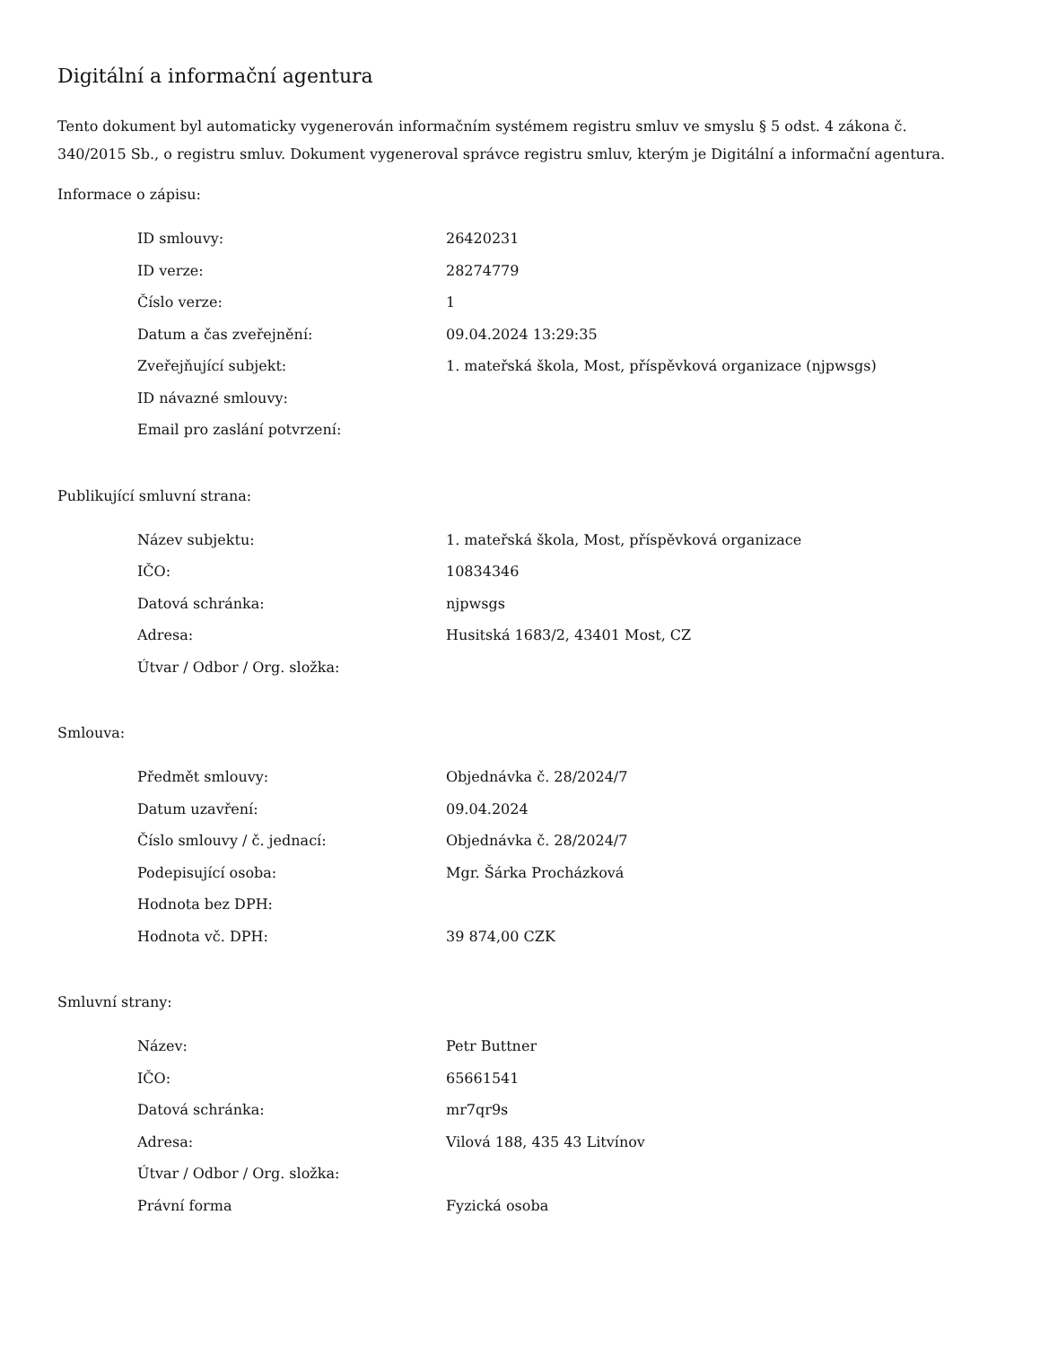Digitální a informační agentura
Tento dokument byl automaticky vygenerován informačním systémem registru smluv ve smyslu § 5 odst. 4 zákona č. 340/2015 Sb., o registru smluv. Dokument vygeneroval správce registru smluv, kterým je Digitální a informační agentura.
Informace o zápisu:
| ID smlouvy: | 26420231 |
| ID verze: | 28274779 |
| Číslo verze: | 1 |
| Datum a čas zveřejnění: | 09.04.2024 13:29:35 |
| Zveřejňující subjekt: | 1. mateřská škola, Most, příspěvková organizace (njpwsgs) |
| ID návazné smlouvy: | |
| Email pro zaslání potvrzení: | |
Publikující smluvní strana:
| Název subjektu: | 1. mateřská škola, Most, příspěvková organizace |
| IČO: | 10834346 |
| Datová schránka: | njpwsgs |
| Adresa: | Husitská 1683/2, 43401 Most, CZ |
| Útvar / Odbor / Org. složka: | |
Smlouva:
| Předmět smlouvy: | Objednávka č. 28/2024/7 |
| Datum uzavření: | 09.04.2024 |
| Číslo smlouvy / č. jednací: | Objednávka č. 28/2024/7 |
| Podepisující osoba: | Mgr. Šárka Procházková |
| Hodnota bez DPH: | |
| Hodnota vč. DPH: | 39 874,00 CZK |
Smluvní strany:
| Název: | Petr Buttner |
| IČO: | 65661541 |
| Datová schránka: | mr7qr9s |
| Adresa: | Vilová 188, 435 43 Litvínov |
| Útvar / Odbor / Org. složka: | |
| Právní forma | Fyzická osoba |